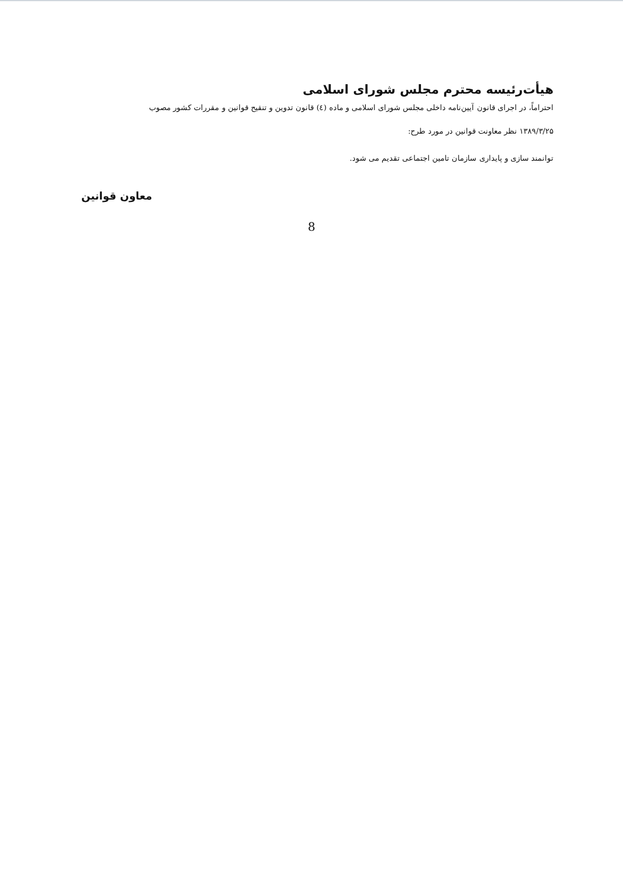هیأت‌رئیسه محترم مجلس شورای اسلامی
احتراماً، در اجرای قانون آیین‌نامه داخلی مجلس شورای اسلامی و ماده (٤) قانون تدوین و تنقیح قوانین و مقررات کشور مصوب
۱۳۸۹/۳/۲۵ نظر معاونت قوانین در مورد طرح:
توانمند سازی و پایداری سازمان تامین اجتماعی تقدیم می شود.
معاون قوانین
8